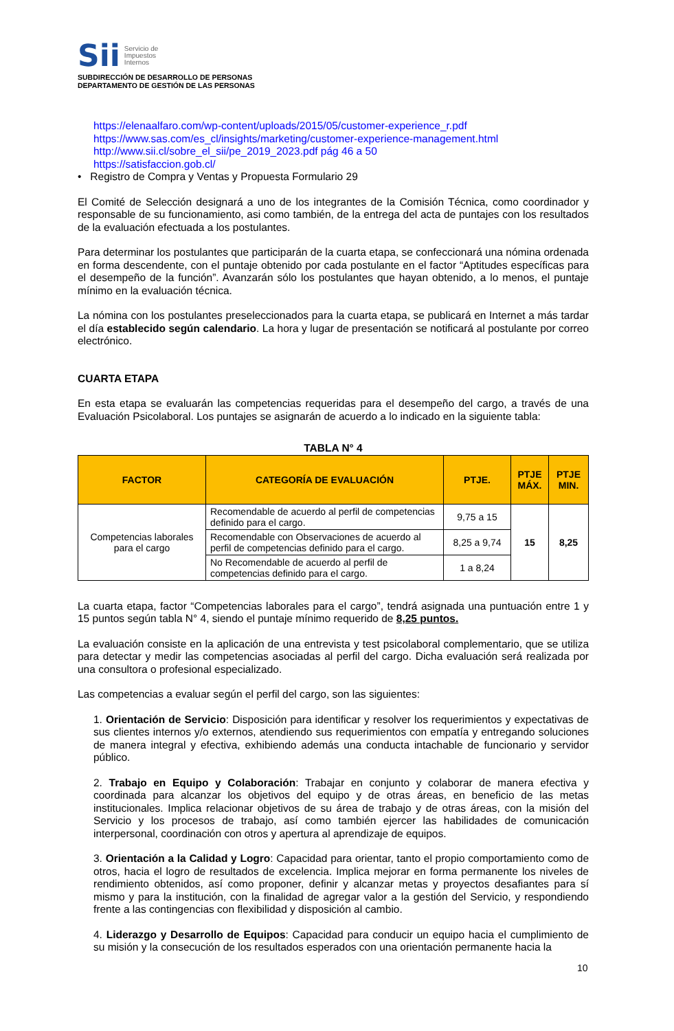Sii
Servicio de
Impuestos
Internos
SUBDIRECCIÓN DE DESARROLLO DE PERSONAS
DEPARTAMENTO DE GESTIÓN DE LAS PERSONAS
https://elenaalfaro.com/wp-content/uploads/2015/05/customer-experience_r.pdf
https://www.sas.com/es_cl/insights/marketing/customer-experience-management.html
http://www.sii.cl/sobre_el_sii/pe_2019_2023.pdf pág 46 a 50
https://satisfaccion.gob.cl/
• Registro de Compra y Ventas y Propuesta Formulario 29
El Comité de Selección designará a uno de los integrantes de la Comisión Técnica, como coordinador y responsable de su funcionamiento, asi como también, de la entrega del acta de puntajes con los resultados de la evaluación efectuada a los postulantes.
Para determinar los postulantes que participarán de la cuarta etapa, se confeccionará una nómina ordenada en forma descendente, con el puntaje obtenido por cada postulante en el factor “Aptitudes específicas para el desempeño de la función”. Avanzarán sólo los postulantes que hayan obtenido, a lo menos, el puntaje mínimo en la evaluación técnica.
La nómina con los postulantes preseleccionados para la cuarta etapa, se publicará en Internet a más tardar el día establecido según calendario. La hora y lugar de presentación se notificará al postulante por correo electrónico.
CUARTA ETAPA
En esta etapa se evaluarán las competencias requeridas para el desempeño del cargo, a través de una Evaluación Psicolaboral. Los puntajes se asignarán de acuerdo a lo indicado en la siguiente tabla:
TABLA N° 4
| FACTOR | CATEGORÍA DE EVALUACIÓN | PTJE. | PTJE MÁX. | PTJE MIN. |
| --- | --- | --- | --- | --- |
| Competencias laborales para el cargo | Recomendable de acuerdo al perfil de competencias definido para el cargo. | 9,75 a 15 | 15 | 8,25 |
| | Recomendable con Observaciones de acuerdo al perfil de competencias definido para el cargo. | 8,25 a 9,74 | | |
| | No Recomendable de acuerdo al perfil de competencias definido para el cargo. | 1 a 8,24 | | |
La cuarta etapa, factor “Competencias laborales para el cargo”, tendrá asignada una puntuación entre 1 y 15 puntos según tabla N° 4, siendo el puntaje mínimo requerido de 8,25 puntos.
La evaluación consiste en la aplicación de una entrevista y test psicolaboral complementario, que se utiliza para detectar y medir las competencias asociadas al perfil del cargo. Dicha evaluación será realizada por una consultora o profesional especializado.
Las competencias a evaluar según el perfil del cargo, son las siguientes:
1. Orientación de Servicio: Disposición para identificar y resolver los requerimientos y expectativas de sus clientes internos y/o externos, atendiendo sus requerimientos con empatía y entregando soluciones de manera integral y efectiva, exhibiendo además una conducta intachable de funcionario y servidor público.
2. Trabajo en Equipo y Colaboración: Trabajar en conjunto y colaborar de manera efectiva y coordinada para alcanzar los objetivos del equipo y de otras áreas, en beneficio de las metas institucionales. Implica relacionar objetivos de su área de trabajo y de otras áreas, con la misión del Servicio y los procesos de trabajo, así como también ejercer las habilidades de comunicación interpersonal, coordinación con otros y apertura al aprendizaje de equipos.
3. Orientación a la Calidad y Logro: Capacidad para orientar, tanto el propio comportamiento como de otros, hacia el logro de resultados de excelencia. Implica mejorar en forma permanente los niveles de rendimiento obtenidos, así como proponer, definir y alcanzar metas y proyectos desafiantes para sí mismo y para la institución, con la finalidad de agregar valor a la gestión del Servicio, y respondiendo frente a las contingencias con flexibilidad y disposición al cambio.
4. Liderazgo y Desarrollo de Equipos: Capacidad para conducir un equipo hacia el cumplimiento de su misión y la consecución de los resultados esperados con una orientación permanente hacia la
10